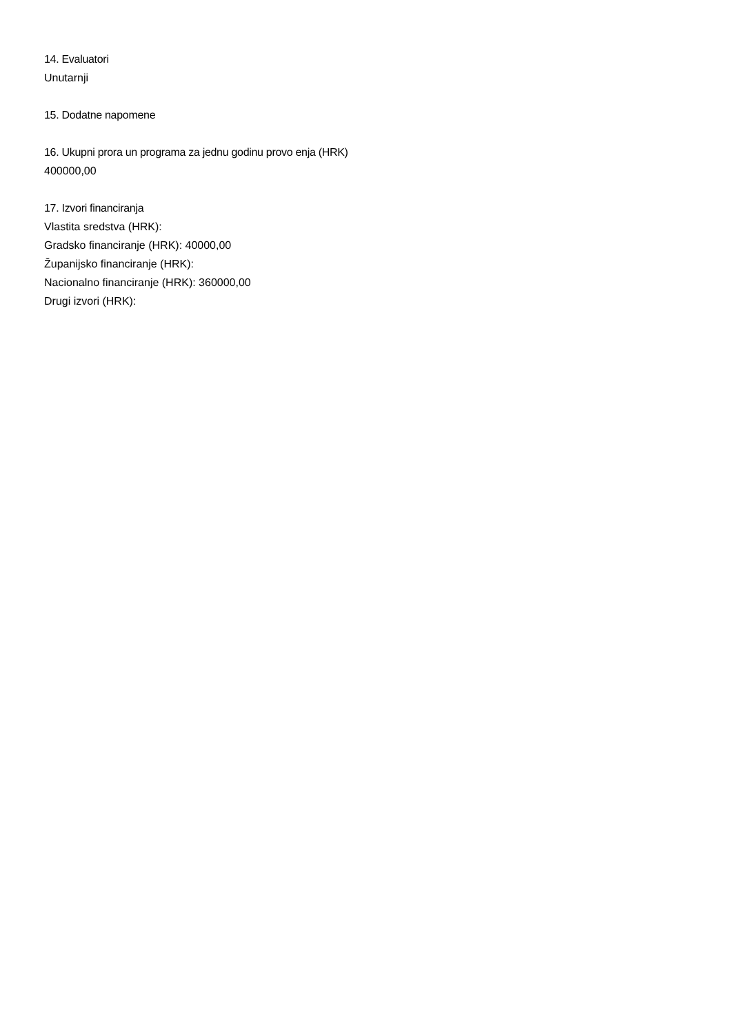14. Evaluatori
Unutarnji
15. Dodatne napomene
16. Ukupni prora un programa za jednu godinu provo enja (HRK)
400000,00
17. Izvori financiranja
Vlastita sredstva (HRK):
Gradsko financiranje (HRK): 40000,00
Županijsko financiranje (HRK):
Nacionalno financiranje (HRK): 360000,00
Drugi izvori (HRK):